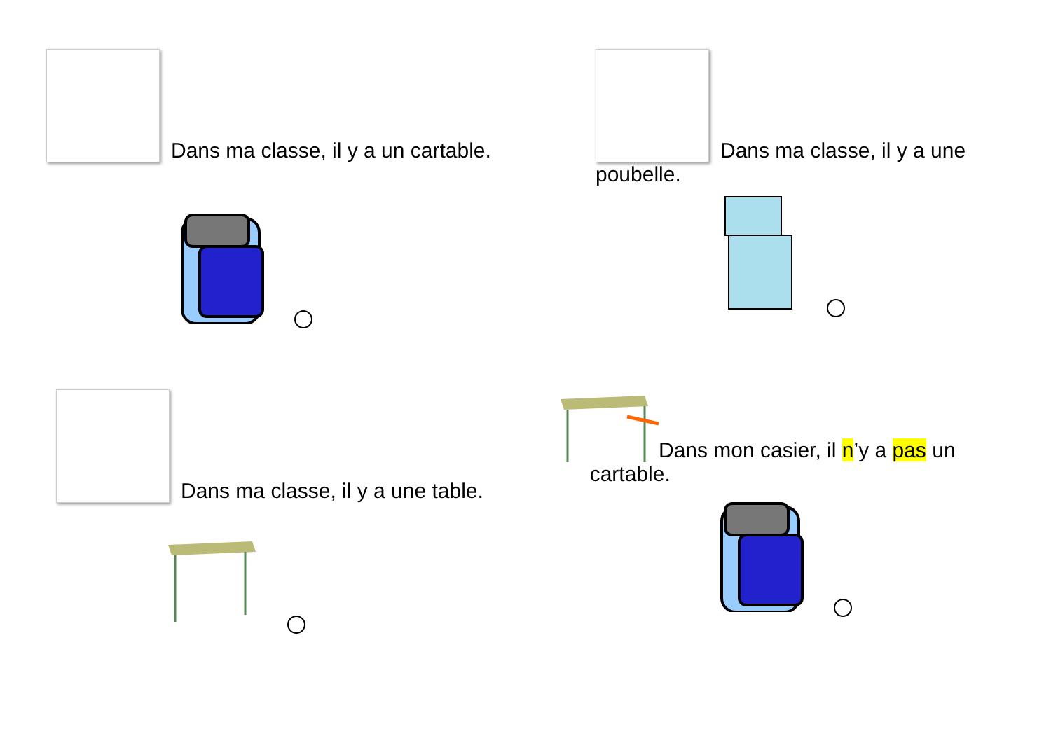Dans ma classe, il y a un cartable.
Dans ma classe, il y a une
poubelle.
Dans ma classe, il y a une table.
Dans mon casier, il n’y a pas un
cartable.